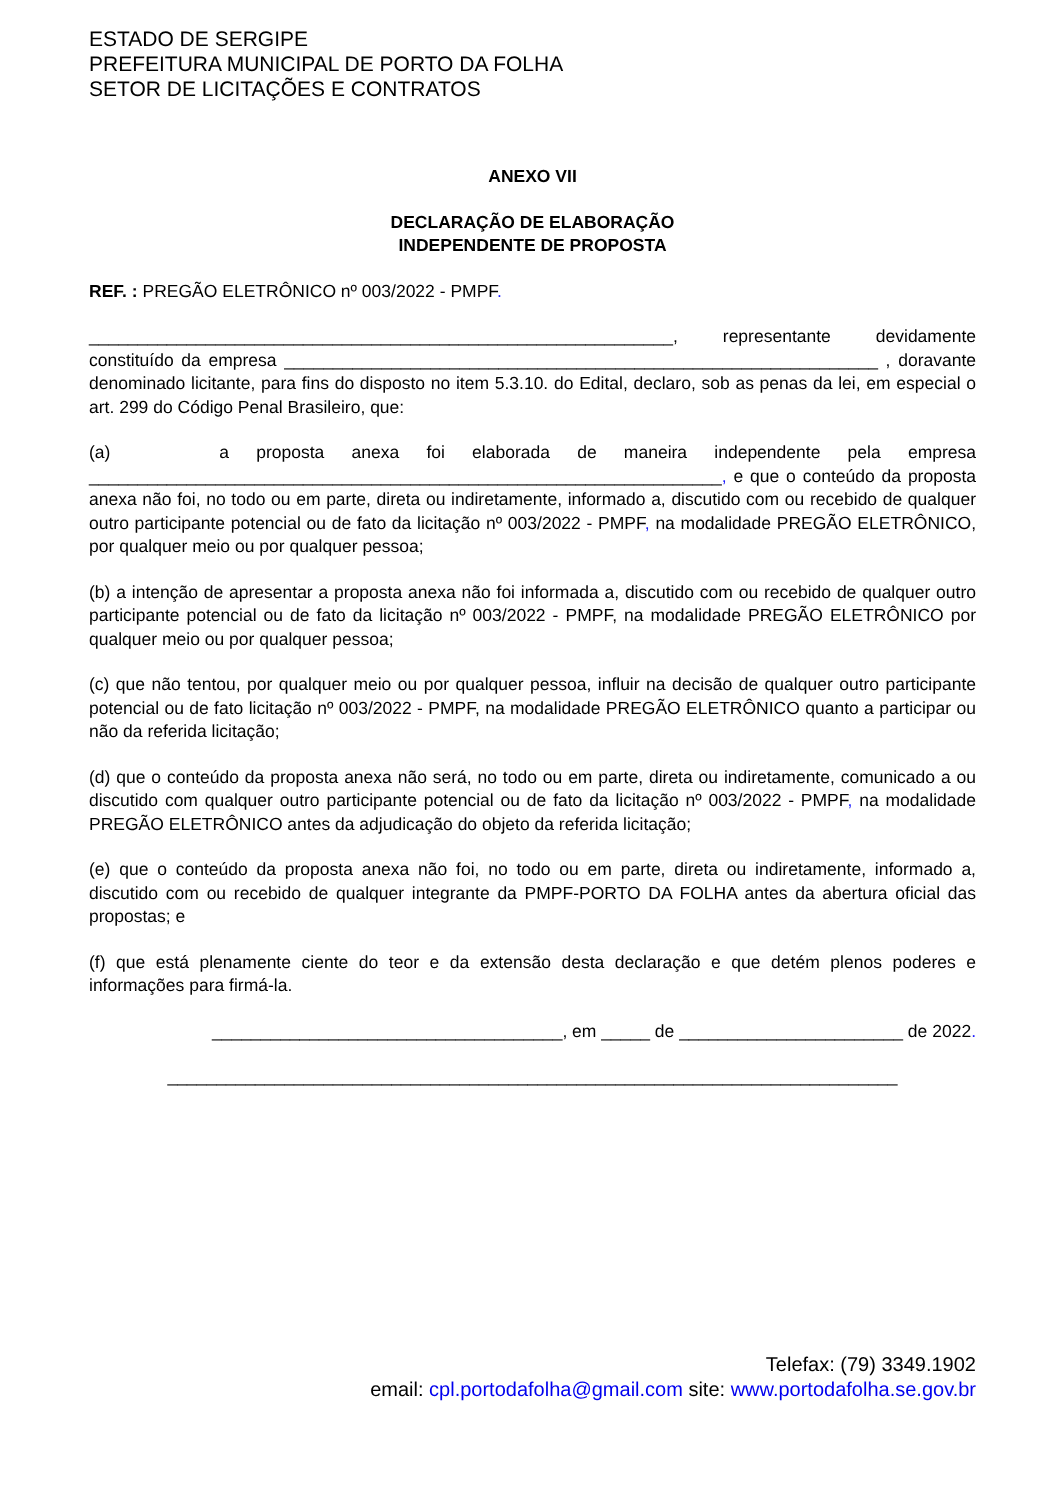ESTADO DE SERGIPE
PREFEITURA MUNICIPAL DE PORTO DA FOLHA
SETOR DE LICITAÇÕES E CONTRATOS
ANEXO VII
DECLARAÇÃO DE ELABORAÇÃO
INDEPENDENTE DE PROPOSTA
REF. : PREGÃO ELETRÔNICO nº 003/2022 - PMPF.
____________________________________________________________, representante devidamente constituído da empresa _____________________________________________________________ , doravante denominado licitante, para fins do disposto no item 5.3.10. do Edital, declaro, sob as penas da lei, em especial o art. 299 do Código Penal Brasileiro, que:
(a) a proposta anexa foi elaborada de maneira independente pela empresa _________________________________________________________________, e que o conteúdo da proposta anexa não foi, no todo ou em parte, direta ou indiretamente, informado a, discutido com ou recebido de qualquer outro participante potencial ou de fato da licitação nº 003/2022 - PMPF, na modalidade PREGÃO ELETRÔNICO, por qualquer meio ou por qualquer pessoa;
(b) a intenção de apresentar a proposta anexa não foi informada a, discutido com ou recebido de qualquer outro participante potencial ou de fato da licitação nº 003/2022 - PMPF, na modalidade PREGÃO ELETRÔNICO por qualquer meio ou por qualquer pessoa;
(c) que não tentou, por qualquer meio ou por qualquer pessoa, influir na decisão de qualquer outro participante potencial ou de fato licitação nº 003/2022 - PMPF, na modalidade PREGÃO ELETRÔNICO quanto a participar ou não da referida licitação;
(d) que o conteúdo da proposta anexa não será, no todo ou em parte, direta ou indiretamente, comunicado a ou discutido com qualquer outro participante potencial ou de fato da licitação nº 003/2022 - PMPF, na modalidade PREGÃO ELETRÔNICO antes da adjudicação do objeto da referida licitação;
(e) que o conteúdo da proposta anexa não foi, no todo ou em parte, direta ou indiretamente, informado a, discutido com ou recebido de qualquer integrante da PMPF-PORTO DA FOLHA antes da abertura oficial das propostas; e
(f) que está plenamente ciente do teor e da extensão desta declaração e que detém plenos poderes e informações para firmá-la.
____________________________________, em _____ de _______________________ de 2022.
___________________________________________________________________________
Telefax: (79) 3349.1902
email: cpl.portodafolha@gmail.com site: www.portodafolha.se.gov.br